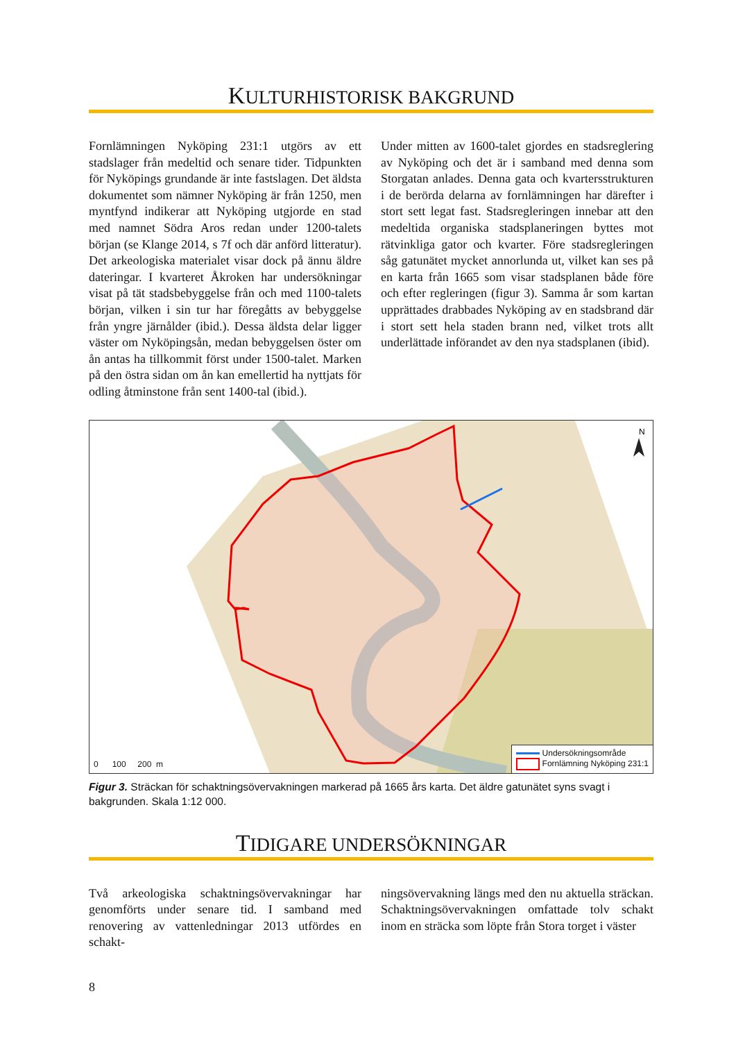KULTURHISTORISK BAKGRUND
Fornlämningen Nyköping 231:1 utgörs av ett stadslager från medeltid och senare tider. Tidpunkten för Nyköpings grundande är inte fastslagen. Det äldsta dokumentet som nämner Nyköping är från 1250, men myntfynd indikerar att Nyköping utgjorde en stad med namnet Södra Aros redan under 1200-talets början (se Klange 2014, s 7f och där anförd litteratur). Det arkeologiska materialet visar dock på ännu äldre dateringar. I kvarteret Åkroken har undersökningar visat på tät stadsbebyggelse från och med 1100-talets början, vilken i sin tur har föregåtts av bebyggelse från yngre järnålder (ibid.). Dessa äldsta delar ligger väster om Nyköpingsån, medan bebyggelsen öster om ån antas ha tillkommit först under 1500-talet. Marken på den östra sidan om ån kan emellertid ha nyttjats för odling åtminstone från sent 1400-tal (ibid.).
Under mitten av 1600-talet gjordes en stadsreglering av Nyköping och det är i samband med denna som Storgatan anlades. Denna gata och kvartersstrukturen i de berörda delarna av fornlämningen har därefter i stort sett legat fast. Stadsregleringen innebar att den medeltida organiska stadsplaneringen byttes mot rätvinkliga gator och kvarter. Före stadsregleringen såg gatunätet mycket annorlunda ut, vilket kan ses på en karta från 1665 som visar stadsplanen både före och efter regleringen (figur 3). Samma år som kartan upprättades drabbades Nyköping av en stadsbrand där i stort sett hela staden brann ned, vilket trots allt underlättade införandet av den nya stadsplanen (ibid).
N
0 100 200 m
Undersökningsområde
Fornlämning Nyköping 231:1
Figur 3. Sträckan för schaktningsövervakningen markerad på 1665 års karta. Det äldre gatunätet syns svagt i bakgrunden. Skala 1:12 000.
TIDIGARE UNDERSÖKNINGAR
Två arkeologiska schaktningsövervakningar har genomförts under senare tid. I samband med renovering av vattenledningar 2013 utfördes en schakt-
ningsövervakning längs med den nu aktuella sträckan. Schaktningsövervakningen omfattade tolv schakt inom en sträcka som löpte från Stora torget i väster
8